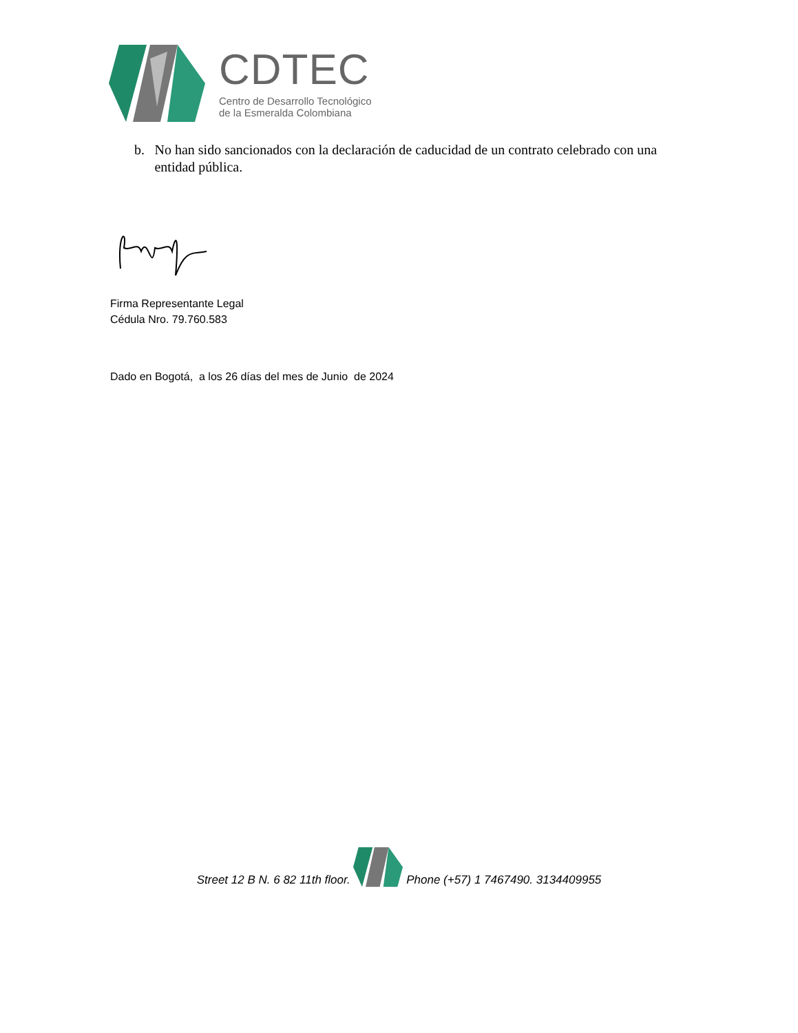CDTEC
Centro de Desarrollo Tecnológico
de la Esmeralda Colombiana
b. No han sido sancionados con la declaración de caducidad de un contrato celebrado con una entidad pública.
Firma Representante Legal
Cédula Nro. 79.760.583
Dado en Bogotá, a los 26 días del mes de Junio de 2024
Street 12 B N. 6 82 11th floor. Phone (+57) 1 7467490. 3134409955